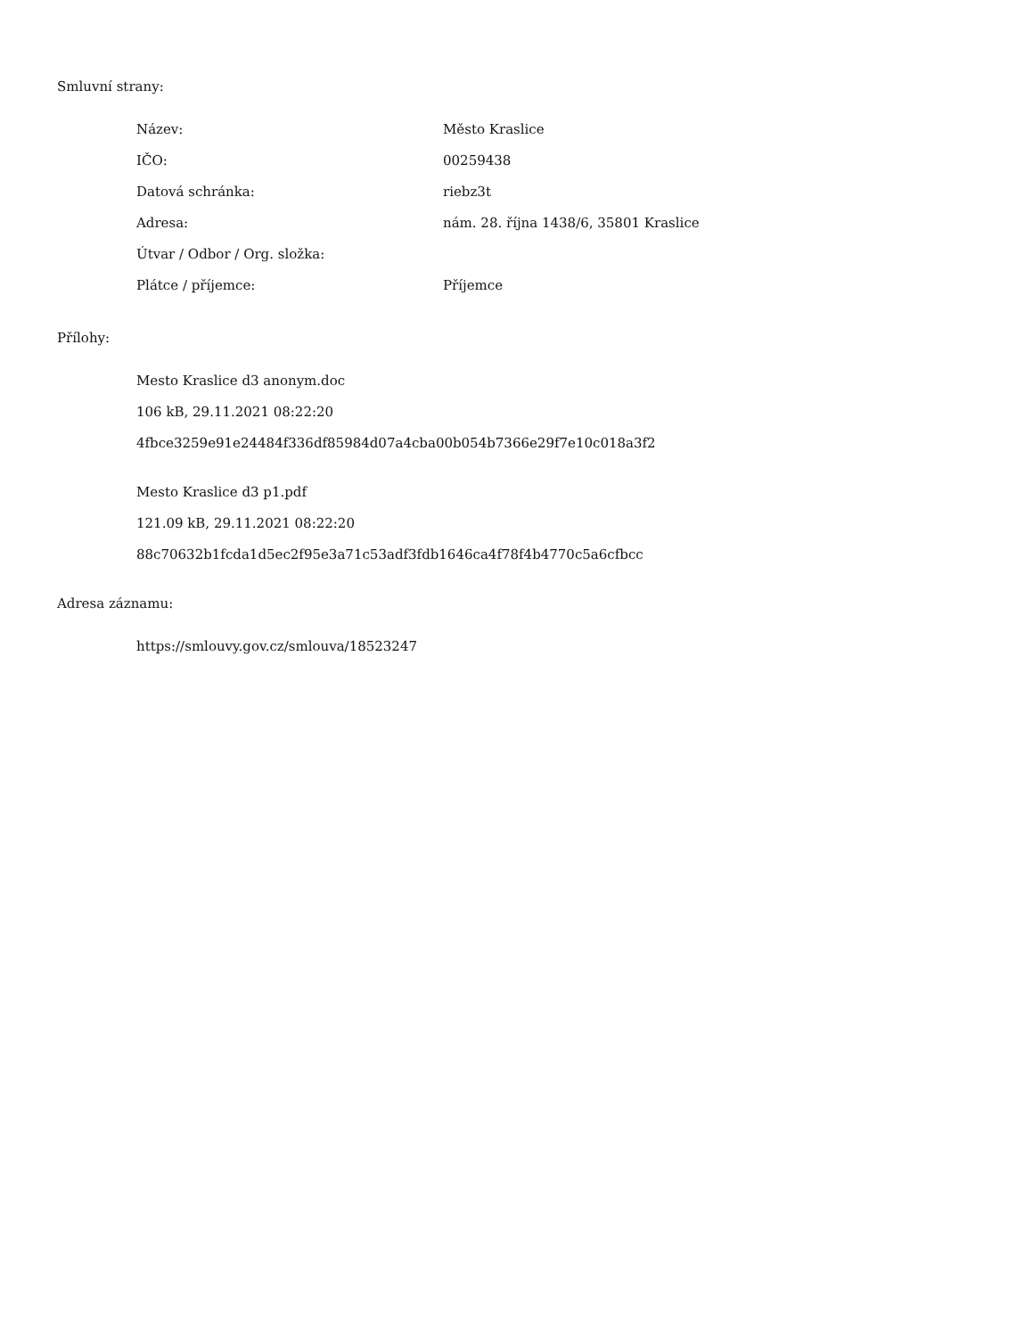Smluvní strany:
| Název: | Město Kraslice |
| IČO: | 00259438 |
| Datová schránka: | riebz3t |
| Adresa: | nám. 28. října 1438/6, 35801 Kraslice |
| Útvar / Odbor / Org. složka: | |
| Plátce / příjemce: | Příjemce |
Přílohy:
Mesto Kraslice d3 anonym.doc
106 kB, 29.11.2021 08:22:20
4fbce3259e91e24484f336df85984d07a4cba00b054b7366e29f7e10c018a3f2
Mesto Kraslice d3 p1.pdf
121.09 kB, 29.11.2021 08:22:20
88c70632b1fcda1d5ec2f95e3a71c53adf3fdb1646ca4f78f4b4770c5a6cfbcc
Adresa záznamu:
https://smlouvy.gov.cz/smlouva/18523247